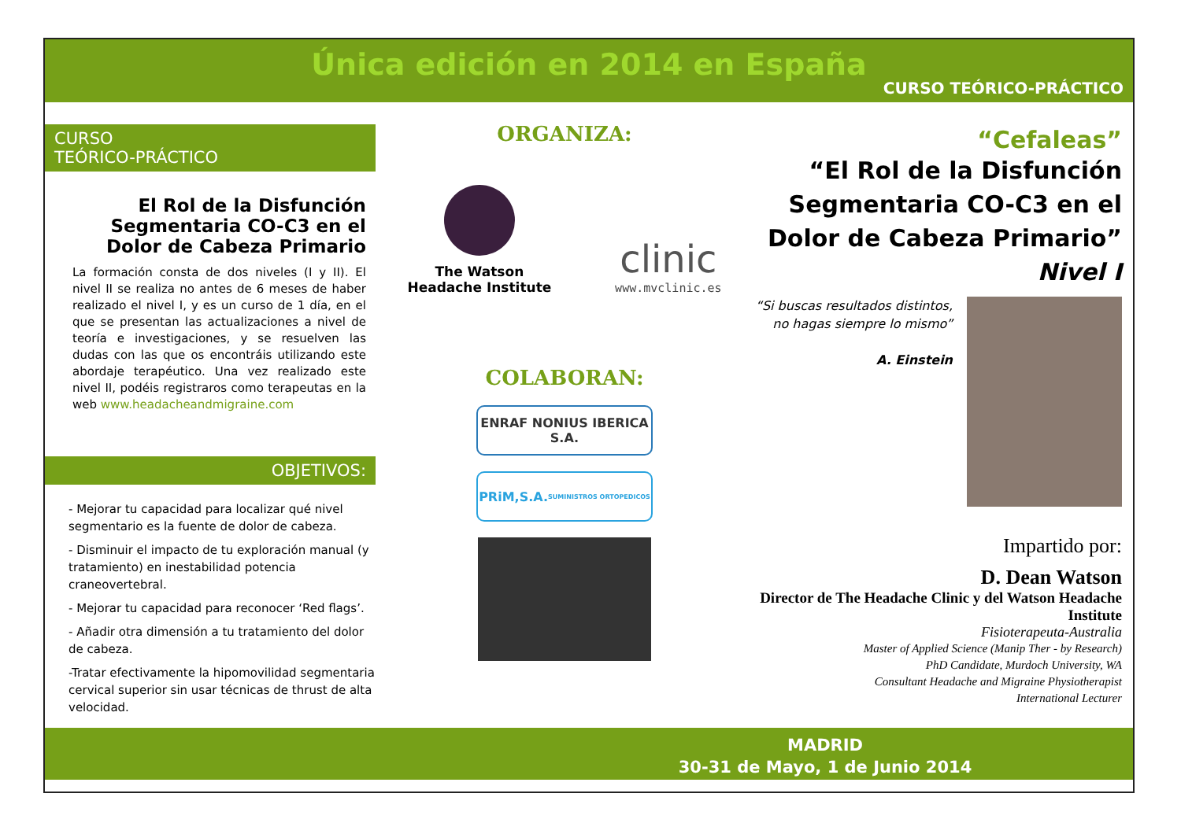Única edición en 2014 en España
CURSO TEÓRICO-PRÁCTICO
CURSO
TEÓRICO-PRÁCTICO
El Rol de la Disfunción Segmentaria CO-C3 en el Dolor de Cabeza Primario
La formación consta de dos niveles (I y II). El nivel II se realiza no antes de 6 meses de haber realizado el nivel I, y es un curso de 1 día, en el que se presentan las actualizaciones a nivel de teoría e investigaciones, y se resuelven las dudas con las que os encontráis utilizando este abordaje terapéutico. Una vez realizado este nivel II, podéis registraros como terapeutas en la web www.headacheandmigraine.com
OBJETIVOS:
- Mejorar tu capacidad para localizar qué nivel segmentario es la fuente de dolor de cabeza.
- Disminuir el impacto de tu exploración manual (y tratamiento) en inestabilidad potencia craneovertebral.
- Mejorar tu capacidad para reconocer ‘Red flags’.
- Añadir otra dimensión a tu tratamiento del dolor de cabeza.
-Tratar efectivamente la hipomovilidad segmentaria cervical superior sin usar técnicas de thrust de alta velocidad.
ORGANIZA:
The Watson
Headache Institute
clinic
www.mvclinic.es
COLABORAN:
ENRAF NONIUS IBERICA S.A.
PRiM,S.A. SUMINISTROS ORTOPEDICOS
“Cefaleas”
“El Rol de la Disfunción Segmentaria CO-C3 en el Dolor de Cabeza Primario”
Nivel I
“Si buscas resultados distintos, no hagas siempre lo mismo”
A. Einstein
Impartido por:
D. Dean Watson
Director de The Headache Clinic y del Watson Headache Institute
Fisioterapeuta-Australia
Master of Applied Science (Manip Ther - by Research)
PhD Candidate, Murdoch University, WA
Consultant Headache and Migraine Physiotherapist
International Lecturer
MADRID
30-31 de Mayo, 1 de Junio 2014